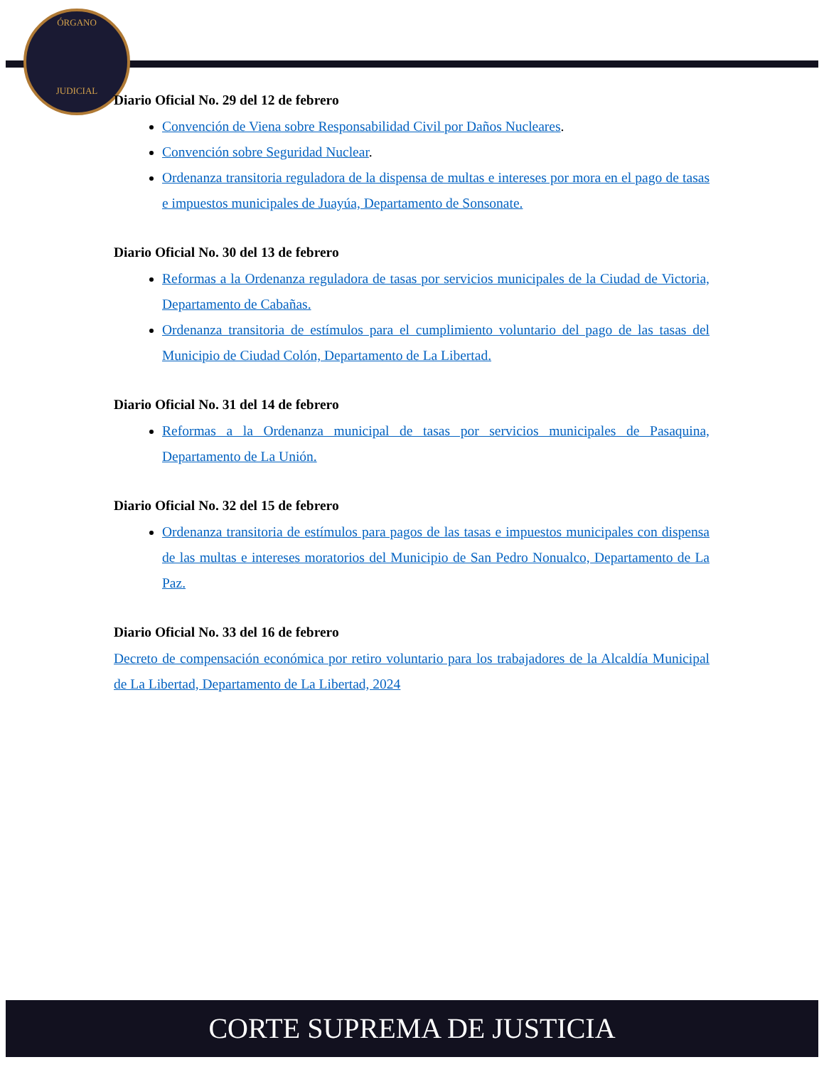ÓRGANO
JUDICIAL
Diario Oficial No. 29 del 12 de febrero
Convención de Viena sobre Responsabilidad Civil por Daños Nucleares.
Convención sobre Seguridad Nuclear.
Ordenanza transitoria reguladora de la dispensa de multas e intereses por mora en el pago de tasas e impuestos municipales de Juayúa, Departamento de Sonsonate.
Diario Oficial No. 30 del 13 de febrero
Reformas a la Ordenanza reguladora de tasas por servicios municipales de la Ciudad de Victoria, Departamento de Cabañas.
Ordenanza transitoria de estímulos para el cumplimiento voluntario del pago de las tasas del Municipio de Ciudad Colón, Departamento de La Libertad.
Diario Oficial No. 31 del 14 de febrero
Reformas a la Ordenanza municipal de tasas por servicios municipales de Pasaquina, Departamento de La Unión.
Diario Oficial No. 32 del 15 de febrero
Ordenanza transitoria de estímulos para pagos de las tasas e impuestos municipales con dispensa de las multas e intereses moratorios del Municipio de San Pedro Nonualco, Departamento de La Paz.
Diario Oficial No. 33 del 16 de febrero
Decreto de compensación económica por retiro voluntario para los trabajadores de la Alcaldía Municipal de La Libertad, Departamento de La Libertad, 2024
CORTE SUPREMA DE JUSTICIA